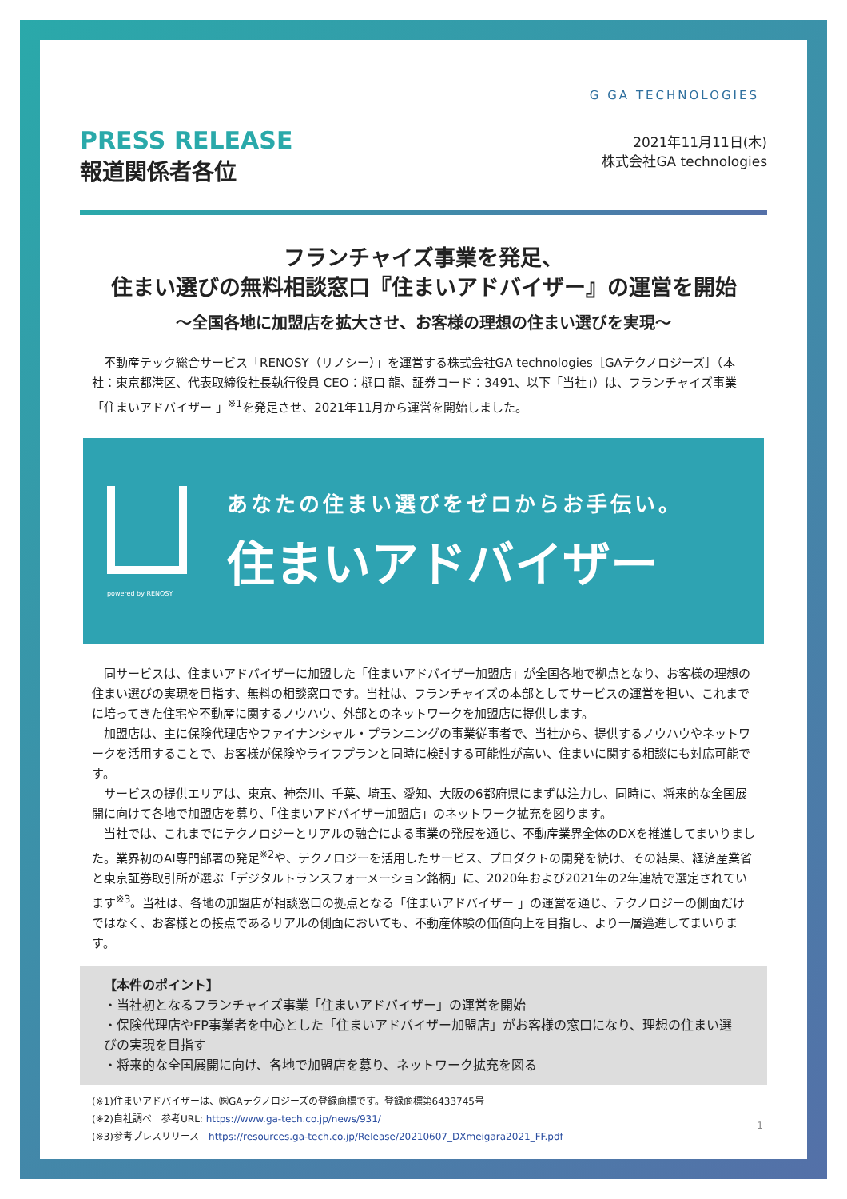G GA TECHNOLOGIES
PRESS RELEASE
報道関係者各位
2021年11月11日(木)
株式会社GA technologies
フランチャイズ事業を発足、
住まい選びの無料相談窓口『住まいアドバイザー』の運営を開始
～全国各地に加盟店を拡大させ、お客様の理想の住まい選びを実現～
不動産テック総合サービス「RENOSY（リノシー）」を運営する株式会社GA technologies［GAテクノロジーズ］（本社：東京都港区、代表取締役社長執行役員 CEO：樋口 龍、証券コード：3491、以下「当社」）は、フランチャイズ事業「住まいアドバイザー 」<sup>※1</sup>を発足させ、2021年11月から運営を開始しました。
powered by RENOSY
あなたの住まい選びをゼロからお手伝い。
住まいアドバイザー
同サービスは、住まいアドバイザーに加盟した「住まいアドバイザー加盟店」が全国各地で拠点となり、お客様の理想の住まい選びの実現を目指す、無料の相談窓口です。当社は、フランチャイズの本部としてサービスの運営を担い、これまでに培ってきた住宅や不動産に関するノウハウ、外部とのネットワークを加盟店に提供します。
加盟店は、主に保険代理店やファイナンシャル・プランニングの事業従事者で、当社から、提供するノウハウやネットワークを活用することで、お客様が保険やライフプランと同時に検討する可能性が高い、住まいに関する相談にも対応可能です。
サービスの提供エリアは、東京、神奈川、千葉、埼玉、愛知、大阪の6都府県にまずは注力し、同時に、将来的な全国展開に向けて各地で加盟店を募り、「住まいアドバイザー加盟店」のネットワーク拡充を図ります。
当社では、これまでにテクノロジーとリアルの融合による事業の発展を通じ、不動産業界全体のDXを推進してまいりました。業界初のAI専門部署の発足<sup>※2</sup>や、テクノロジーを活用したサービス、プロダクトの開発を続け、その結果、経済産業省と東京証券取引所が選ぶ「デジタルトランスフォーメーション銘柄」に、2020年および2021年の2年連続で選定されています<sup>※3</sup>。当社は、各地の加盟店が相談窓口の拠点となる「住まいアドバイザー 」の運営を通じ、テクノロジーの側面だけではなく、お客様との接点であるリアルの側面においても、不動産体験の価値向上を目指し、より一層邁進してまいります。
【本件のポイント】
・当社初となるフランチャイズ事業「住まいアドバイザー」の運営を開始
・保険代理店やFP事業者を中心とした「住まいアドバイザー加盟店」がお客様の窓口になり、理想の住まい選びの実現を目指す
・将来的な全国展開に向け、各地で加盟店を募り、ネットワーク拡充を図る
(※1)住まいアドバイザーは、㈱GAテクノロジーズの登録商標です。登録商標第6433745号
(※2)自社調べ　参考URL: https://www.ga-tech.co.jp/news/931/
(※3)参考プレスリリース　https://resources.ga-tech.co.jp/Release/20210607_DXmeigara2021_FF.pdf
1